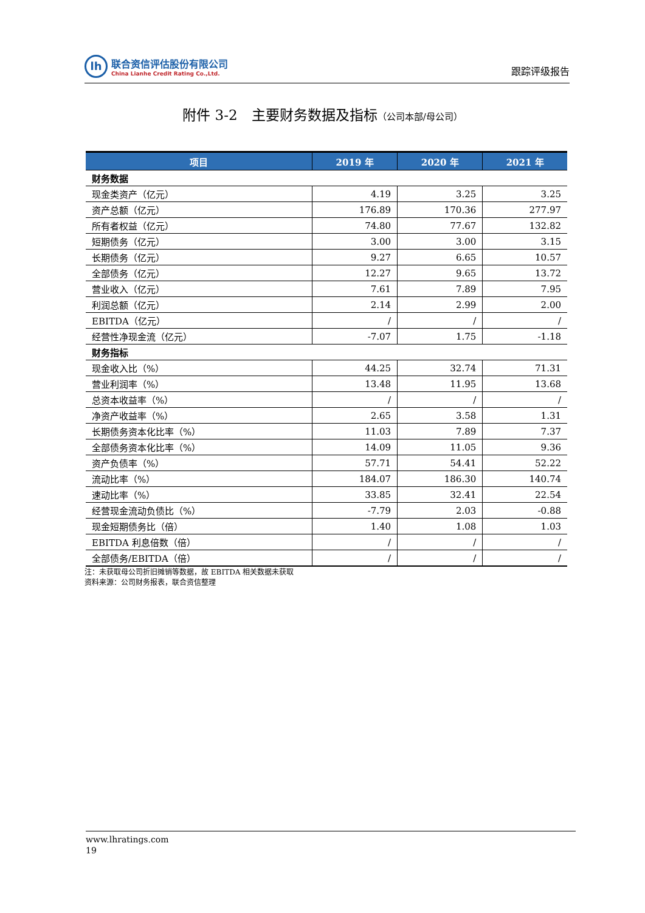lh
联合资信评估股份有限公司
China Lianhe Credit Rating Co.,Ltd.
跟踪评级报告
附件 3-2　主要财务数据及指标（公司本部/母公司）
| 项目 | 2019 年 | 2020 年 | 2021 年 |
| --- | --- | --- | --- |
| 财务数据 | | | |
| 现金类资产（亿元） | 4.19 | 3.25 | 3.25 |
| 资产总额（亿元） | 176.89 | 170.36 | 277.97 |
| 所有者权益（亿元） | 74.80 | 77.67 | 132.82 |
| 短期债务（亿元） | 3.00 | 3.00 | 3.15 |
| 长期债务（亿元） | 9.27 | 6.65 | 10.57 |
| 全部债务（亿元） | 12.27 | 9.65 | 13.72 |
| 营业收入（亿元） | 7.61 | 7.89 | 7.95 |
| 利润总额（亿元） | 2.14 | 2.99 | 2.00 |
| EBITDA（亿元） | / | / | / |
| 经营性净现金流（亿元） | -7.07 | 1.75 | -1.18 |
| 财务指标 | | | |
| 现金收入比（%） | 44.25 | 32.74 | 71.31 |
| 营业利润率（%） | 13.48 | 11.95 | 13.68 |
| 总资本收益率（%） | / | / | / |
| 净资产收益率（%） | 2.65 | 3.58 | 1.31 |
| 长期债务资本化比率（%） | 11.03 | 7.89 | 7.37 |
| 全部债务资本化比率（%） | 14.09 | 11.05 | 9.36 |
| 资产负债率（%） | 57.71 | 54.41 | 52.22 |
| 流动比率（%） | 184.07 | 186.30 | 140.74 |
| 速动比率（%） | 33.85 | 32.41 | 22.54 |
| 经营现金流动负债比（%） | -7.79 | 2.03 | -0.88 |
| 现金短期债务比（倍） | 1.40 | 1.08 | 1.03 |
| EBITDA 利息倍数（倍） | / | / | / |
| 全部债务/EBITDA（倍） | / | / | / |
注：未获取母公司折旧摊销等数据，故 EBITDA 相关数据未获取
资料来源：公司财务报表，联合资信整理
www.lhratings.com
19